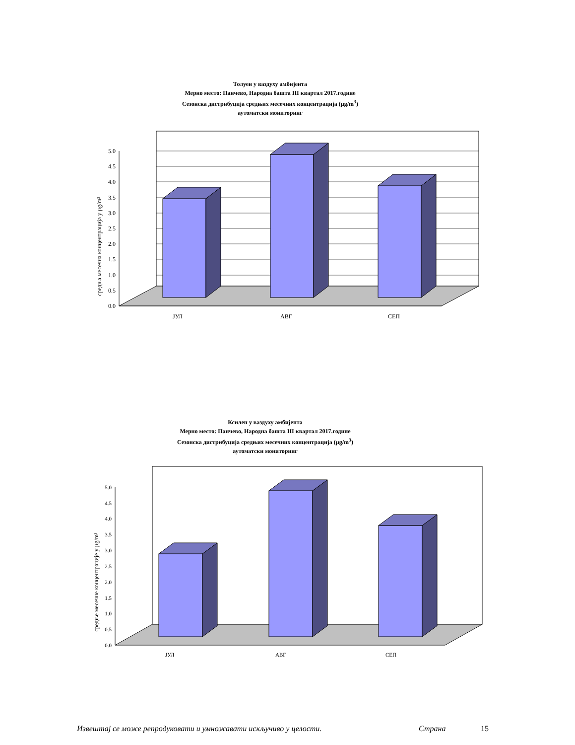Толуен у ваздуху амбијента
Мерно место: Панчево, Народна башта III квартал 2017.године
Сезонска дистрибуција средњих месечних концентрација (µg/m<sup>3</sup>)
аутоматски мониторинг
средња месечна концентрација у µg/m³
0.0
0.5
1.0
1.5
2.0
2.5
3.0
3.5
4.0
4.5
5.0
ЈУЛ
АВГ
СЕП
Ксилен у ваздуху амбијента
Мерно место: Панчево, Народна башта III квартал 2017.године
Сезонска дистрибуција средњих месечних концентрација (µg/m<sup>3</sup>)
аутоматски мониторинг
средње месечне концентрације у µg/m³
0.0
0.5
1.0
1.5
2.0
2.5
3.0
3.5
4.0
4.5
5.0
ЈУЛ
АВГ
СЕП
Извештај се може репродуковати и умножавати искључиво у целости. Страна 15